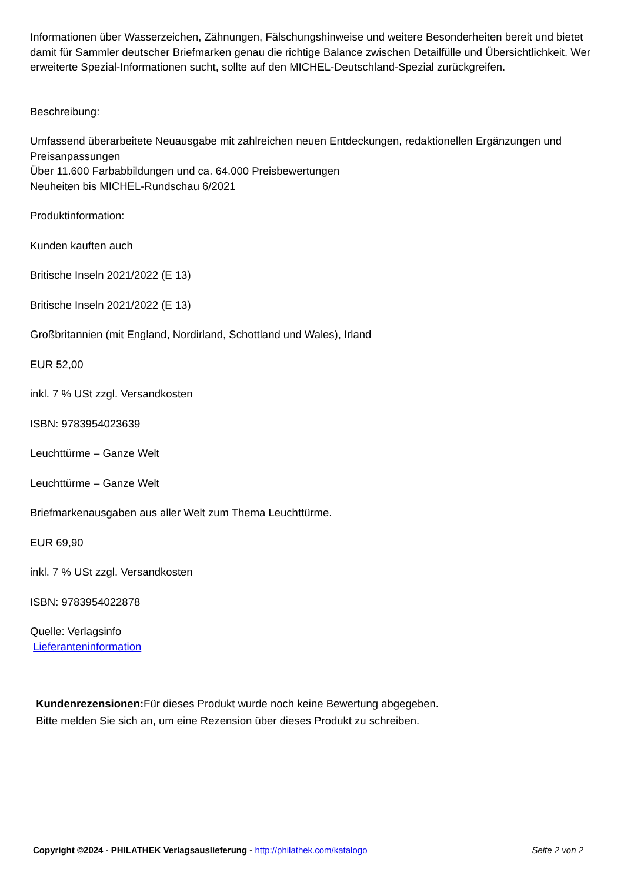Informationen über Wasserzeichen, Zähnungen, Fälschungshinweise und weitere Besonderheiten bereit und bietet damit für Sammler deutscher Briefmarken genau die richtige Balance zwischen Detailfülle und Übersichtlichkeit. Wer erweiterte Spezial-Informationen sucht, sollte auf den MICHEL-Deutschland-Spezial zurückgreifen.
Beschreibung:
Umfassend überarbeitete Neuausgabe mit zahlreichen neuen Entdeckungen, redaktionellen Ergänzungen und Preisanpassungen
Über 11.600 Farbabbildungen und ca. 64.000 Preisbewertungen
Neuheiten bis MICHEL-Rundschau 6/2021
Produktinformation:
Kunden kauften auch
Britische Inseln 2021/2022 (E 13)
Britische Inseln 2021/2022 (E 13)
Großbritannien (mit England, Nordirland, Schottland und Wales), Irland
EUR 52,00
inkl. 7 % USt zzgl. Versandkosten
ISBN: 9783954023639
Leuchttürme – Ganze Welt
Leuchttürme – Ganze Welt
Briefmarkenausgaben aus aller Welt zum Thema Leuchttürme.
EUR 69,90
inkl. 7 % USt zzgl. Versandkosten
ISBN: 9783954022878
Quelle: Verlagsinfo
Lieferanteninformation
Kundenrezensionen: Für dieses Produkt wurde noch keine Bewertung abgegeben.
Bitte melden Sie sich an, um eine Rezension über dieses Produkt zu schreiben.
Copyright ©2024 - PHILATHEK Verlagsauslieferung - http://philathek.com/katalogo Seite 2 von 2